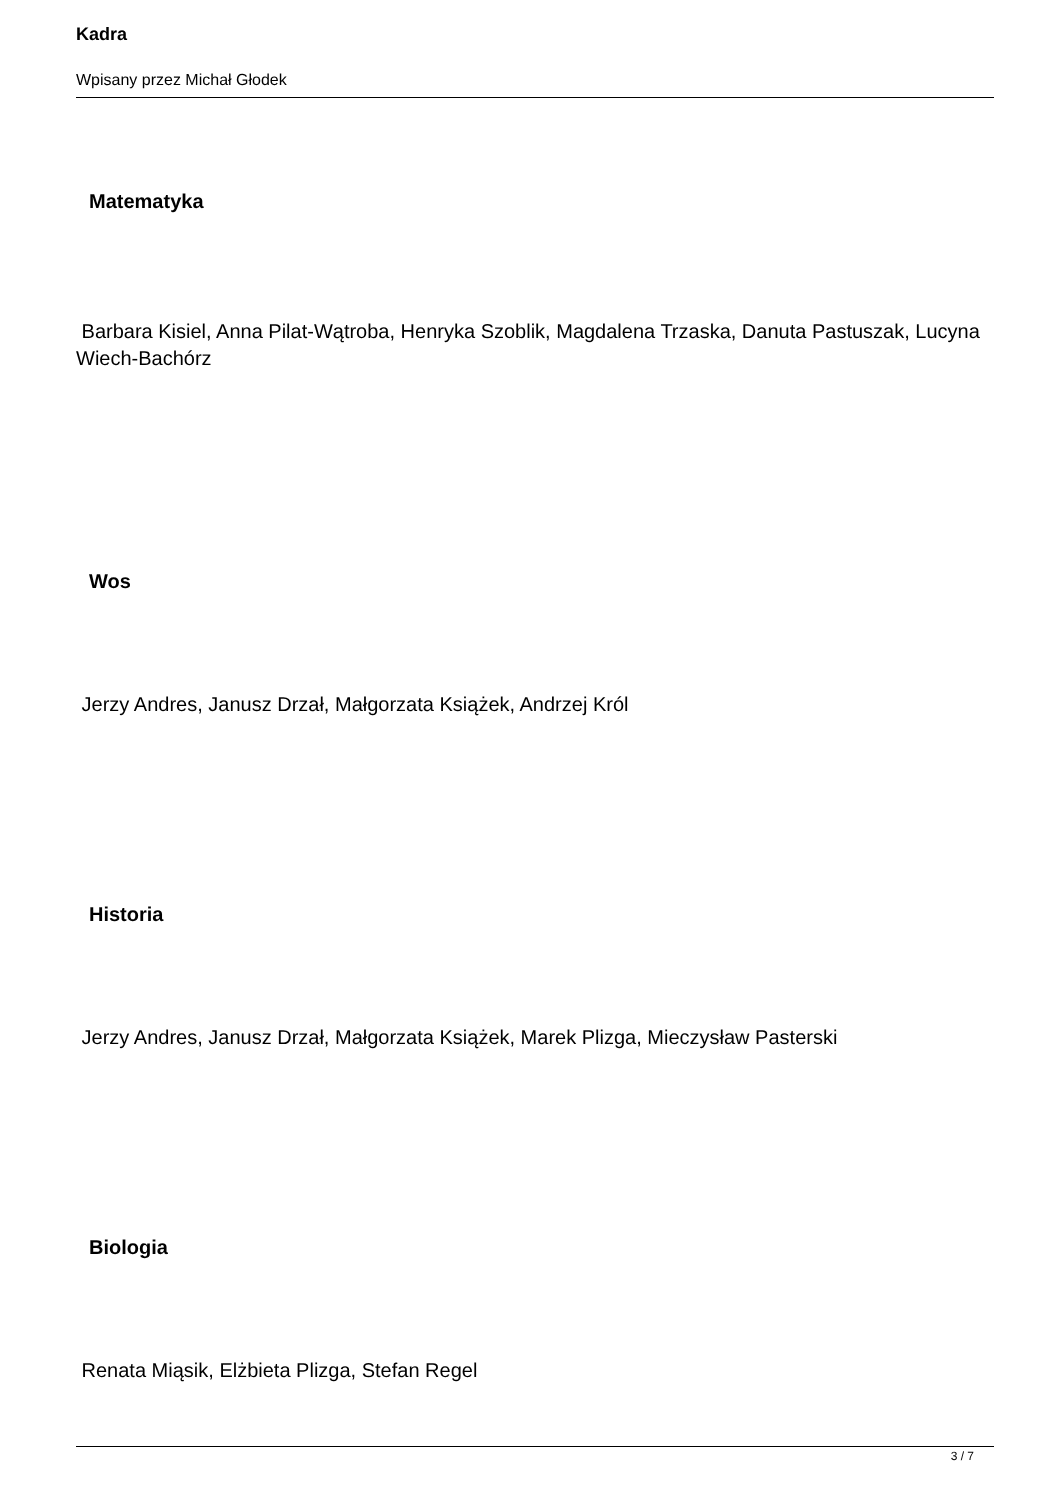Kadra
Wpisany przez Michał Głodek
Matematyka
Barbara Kisiel, Anna Pilat-Wątroba, Henryka Szoblik, Magdalena Trzaska, Danuta Pastuszak, Lucyna Wiech-Bachórz
Wos
Jerzy Andres, Janusz Drzał, Małgorzata Książek, Andrzej Król
Historia
Jerzy Andres, Janusz Drzał, Małgorzata Książek, Marek Plizga, Mieczysław Pasterski
Biologia
Renata Miąsik, Elżbieta Plizga, Stefan Regel
3 / 7